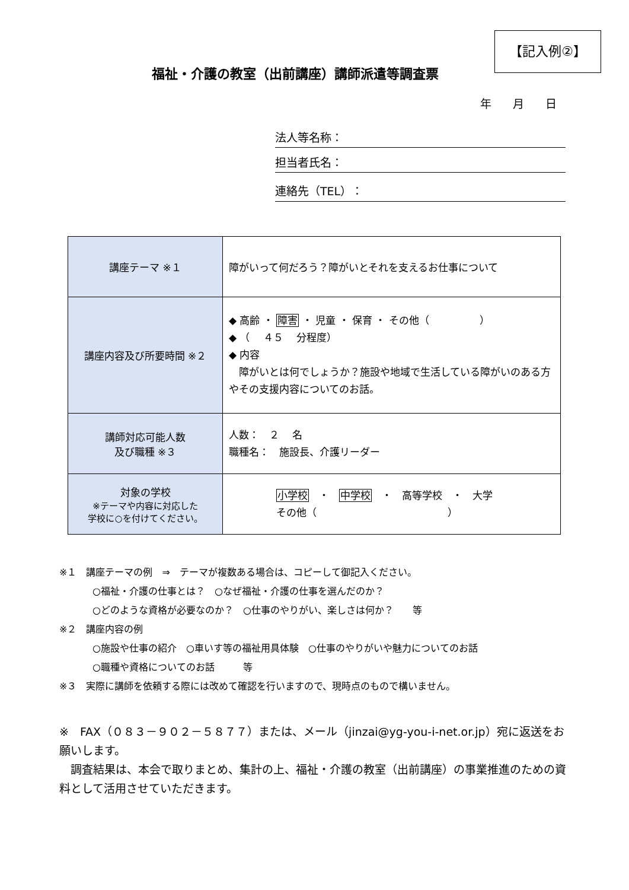【記入例②】
福祉・介護の教室（出前講座）講師派遣等調査票
年 月 日
法人等名称：
担当者氏名：
連絡先（TEL）：
| 講座テーマ ※１ | 障がいって何だろう？障がいとそれを支えるお仕事について |
| 講座内容及び所要時間 ※２ | ◆ 高齢 ・ 障害 ・ 児童 ・ 保育 ・ その他（ ） ◆ （ ４５ 分程度） ◆ 内容 障がいとは何でしょうか？施設や地域で生活している障がいのある方やその支援内容についてのお話。 |
| 講師対応可能人数 及び職種 ※３ | 人数： ２ 名 職種名： 施設長、介護リーダー |
| 対象の学校 ※テーマや内容に対応した 学校に○を付けてください。 | 小学校 ・ 中学校 ・ 高等学校 ・ 大学 その他（ ） |
※１　講座テーマの例　⇒　テーマが複数ある場合は、コピーして御記入ください。
○福祉・介護の仕事とは？　○なぜ福祉・介護の仕事を選んだのか？
○どのような資格が必要なのか？　○仕事のやりがい、楽しさは何か？　　等
※２　講座内容の例
○施設や仕事の紹介　○車いす等の福祉用具体験　○仕事のやりがいや魅力についてのお話
○職種や資格についてのお話　　　等
※３　実際に講師を依頼する際には改めて確認を行いますので、現時点のもので構いません。
※　FAX（０８３－９０２－５８７７）または、メール（jinzai@yg-you-i-net.or.jp）宛に返送をお願いします。
　調査結果は、本会で取りまとめ、集計の上、福祉・介護の教室（出前講座）の事業推進のための資料として活用させていただきます。